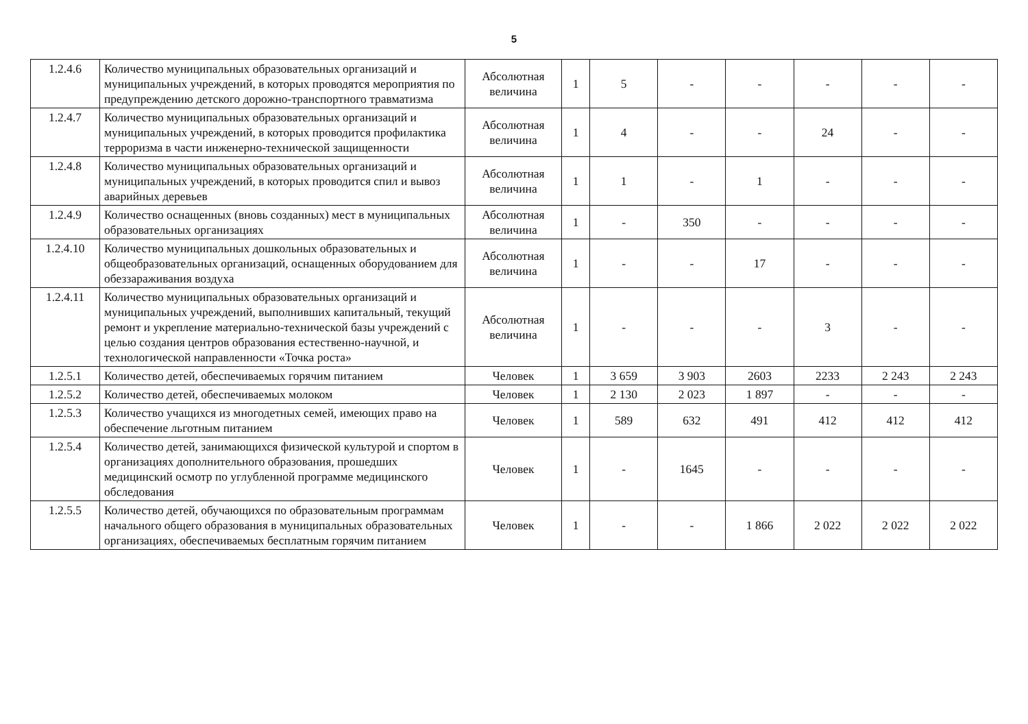5
| 1.2.4.6 | Количество муниципальных образовательных организаций и муниципальных учреждений, в которых проводятся мероприятия по предупреждению детского дорожно-транспортного травматизма | Абсолютная величина | 1 | 5 | - | - | - | - | - |
| 1.2.4.7 | Количество муниципальных образовательных организаций и муниципальных учреждений, в которых проводится профилактика терроризма в части инженерно-технической защищенности | Абсолютная величина | 1 | 4 | - | - | 24 | - | - |
| 1.2.4.8 | Количество муниципальных образовательных организаций и муниципальных учреждений, в которых проводится спил и вывоз аварийных деревьев | Абсолютная величина | 1 | 1 | - | 1 | - | - | - |
| 1.2.4.9 | Количество оснащенных (вновь созданных) мест в муниципальных образовательных организациях | Абсолютная величина | 1 | - | 350 | - | - | - | - |
| 1.2.4.10 | Количество муниципальных дошкольных образовательных и общеобразовательных организаций, оснащенных оборудованием для обеззараживания воздуха | Абсолютная величина | 1 | - | - | 17 | - | - | - |
| 1.2.4.11 | Количество муниципальных образовательных организаций и муниципальных учреждений, выполнивших капитальный, текущий ремонт и укрепление материально-технической базы учреждений с целью создания центров образования естественно-научной, и технологической направленности «Точка роста» | Абсолютная величина | 1 | - | - | - | 3 | - | - |
| 1.2.5.1 | Количество детей, обеспечиваемых горячим питанием | Человек | 1 | 3 659 | 3 903 | 2603 | 2233 | 2 243 | 2 243 |
| 1.2.5.2 | Количество детей, обеспечиваемых молоком | Человек | 1 | 2 130 | 2 023 | 1 897 | - | - | - |
| 1.2.5.3 | Количество учащихся из многодетных семей, имеющих право на обеспечение льготным питанием | Человек | 1 | 589 | 632 | 491 | 412 | 412 | 412 |
| 1.2.5.4 | Количество детей, занимающихся физической культурой и спортом в организациях дополнительного образования, прошедших медицинский осмотр по углубленной программе медицинского обследования | Человек | 1 | - | 1645 | - | - | - | - |
| 1.2.5.5 | Количество детей, обучающихся по образовательным программам начального общего образования в муниципальных образовательных организациях, обеспечиваемых бесплатным горячим питанием | Человек | 1 | - | - | 1 866 | 2 022 | 2 022 | 2 022 |